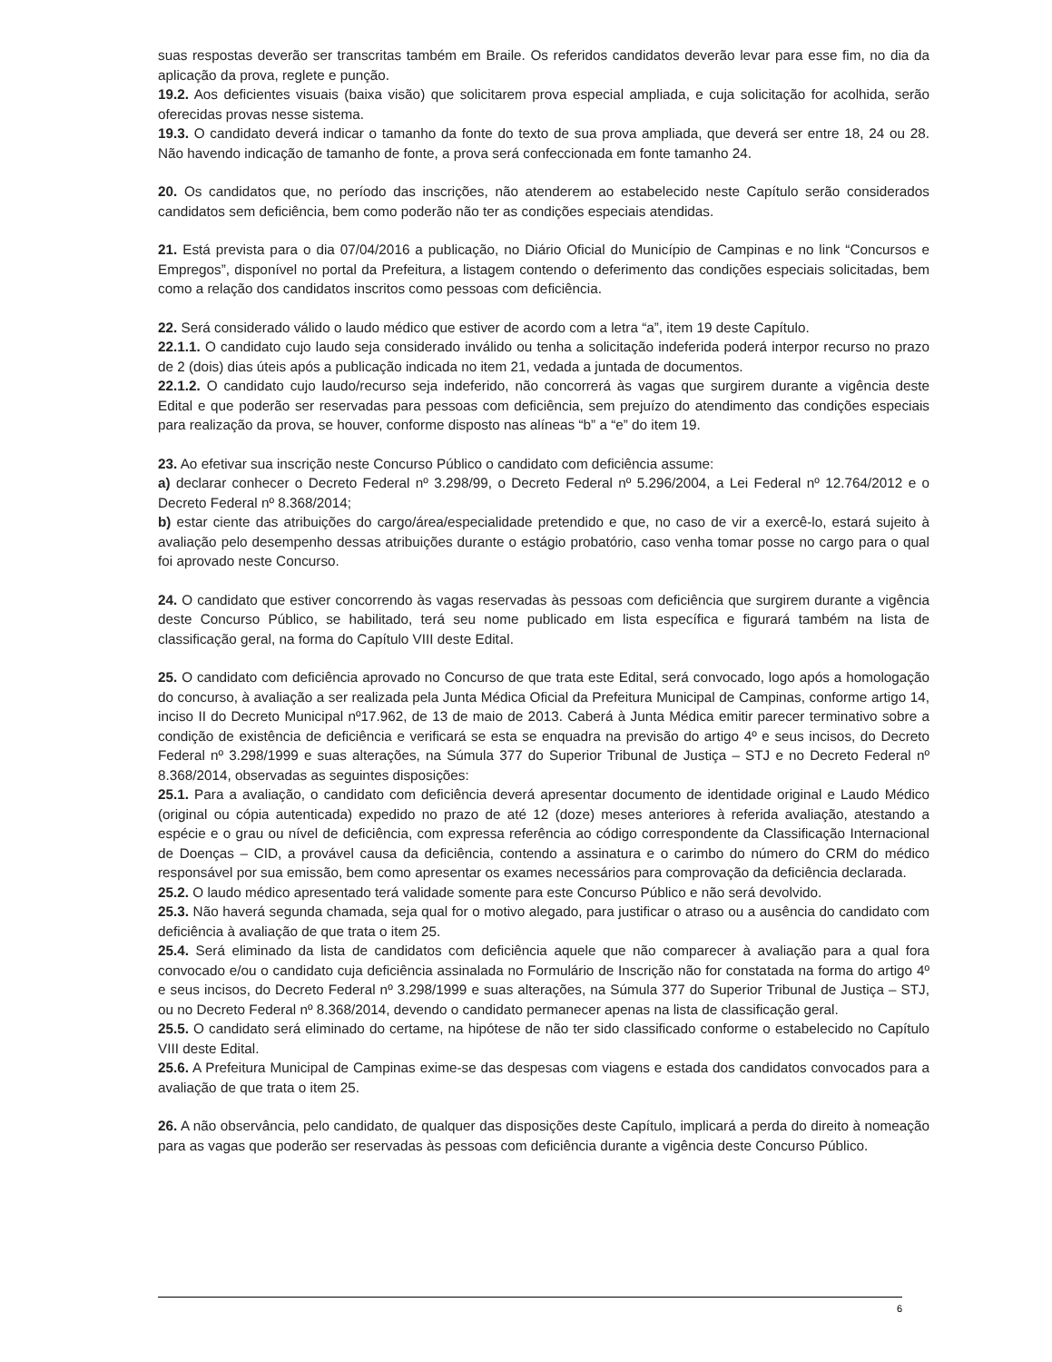suas respostas deverão ser transcritas também em Braile. Os referidos candidatos deverão levar para esse fim, no dia da aplicação da prova, reglete e punção.
19.2. Aos deficientes visuais (baixa visão) que solicitarem prova especial ampliada, e cuja solicitação for acolhida, serão oferecidas provas nesse sistema.
19.3. O candidato deverá indicar o tamanho da fonte do texto de sua prova ampliada, que deverá ser entre 18, 24 ou 28. Não havendo indicação de tamanho de fonte, a prova será confeccionada em fonte tamanho 24.
20. Os candidatos que, no período das inscrições, não atenderem ao estabelecido neste Capítulo serão considerados candidatos sem deficiência, bem como poderão não ter as condições especiais atendidas.
21. Está prevista para o dia 07/04/2016 a publicação, no Diário Oficial do Município de Campinas e no link “Concursos e Empregos”, disponível no portal da Prefeitura, a listagem contendo o deferimento das condições especiais solicitadas, bem como a relação dos candidatos inscritos como pessoas com deficiência.
22. Será considerado válido o laudo médico que estiver de acordo com a letra “a”, item 19 deste Capítulo.
22.1.1. O candidato cujo laudo seja considerado inválido ou tenha a solicitação indeferida poderá interpor recurso no prazo de 2 (dois) dias úteis após a publicação indicada no item 21, vedada a juntada de documentos.
22.1.2. O candidato cujo laudo/recurso seja indeferido, não concorrerá às vagas que surgirem durante a vigência deste Edital e que poderão ser reservadas para pessoas com deficiência, sem prejuízo do atendimento das condições especiais para realização da prova, se houver, conforme disposto nas alíneas “b” a “e” do item 19.
23. Ao efetivar sua inscrição neste Concurso Público o candidato com deficiência assume:
a) declarar conhecer o Decreto Federal nº 3.298/99, o Decreto Federal nº 5.296/2004, a Lei Federal nº 12.764/2012 e o Decreto Federal nº 8.368/2014;
b) estar ciente das atribuições do cargo/área/especialidade pretendido e que, no caso de vir a exercê-lo, estará sujeito à avaliação pelo desempenho dessas atribuições durante o estágio probatório, caso venha tomar posse no cargo para o qual foi aprovado neste Concurso.
24. O candidato que estiver concorrendo às vagas reservadas às pessoas com deficiência que surgirem durante a vigência deste Concurso Público, se habilitado, terá seu nome publicado em lista específica e figurará também na lista de classificação geral, na forma do Capítulo VIII deste Edital.
25. O candidato com deficiência aprovado no Concurso de que trata este Edital, será convocado, logo após a homologação do concurso, à avaliação a ser realizada pela Junta Médica Oficial da Prefeitura Municipal de Campinas, conforme artigo 14, inciso II do Decreto Municipal nº17.962, de 13 de maio de 2013. Caberá à Junta Médica emitir parecer terminativo sobre a condição de existência de deficiência e verificará se esta se enquadra na previsão do artigo 4º e seus incisos, do Decreto Federal nº 3.298/1999 e suas alterações, na Súmula 377 do Superior Tribunal de Justiça – STJ e no Decreto Federal nº 8.368/2014, observadas as seguintes disposições:
25.1. Para a avaliação, o candidato com deficiência deverá apresentar documento de identidade original e Laudo Médico (original ou cópia autenticada) expedido no prazo de até 12 (doze) meses anteriores à referida avaliação, atestando a espécie e o grau ou nível de deficiência, com expressa referência ao código correspondente da Classificação Internacional de Doenças – CID, a provável causa da deficiência, contendo a assinatura e o carimbo do número do CRM do médico responsável por sua emissão, bem como apresentar os exames necessários para comprovação da deficiência declarada.
25.2. O laudo médico apresentado terá validade somente para este Concurso Público e não será devolvido.
25.3. Não haverá segunda chamada, seja qual for o motivo alegado, para justificar o atraso ou a ausência do candidato com deficiência à avaliação de que trata o item 25.
25.4. Será eliminado da lista de candidatos com deficiência aquele que não comparecer à avaliação para a qual fora convocado e/ou o candidato cuja deficiência assinalada no Formulário de Inscrição não for constatada na forma do artigo 4º e seus incisos, do Decreto Federal nº 3.298/1999 e suas alterações, na Súmula 377 do Superior Tribunal de Justiça – STJ, ou no Decreto Federal nº 8.368/2014, devendo o candidato permanecer apenas na lista de classificação geral.
25.5. O candidato será eliminado do certame, na hipótese de não ter sido classificado conforme o estabelecido no Capítulo VIII deste Edital.
25.6. A Prefeitura Municipal de Campinas exime-se das despesas com viagens e estada dos candidatos convocados para a avaliação de que trata o item 25.
26. A não observância, pelo candidato, de qualquer das disposições deste Capítulo, implicará a perda do direito à nomeação para as vagas que poderão ser reservadas às pessoas com deficiência durante a vigência deste Concurso Público.
6